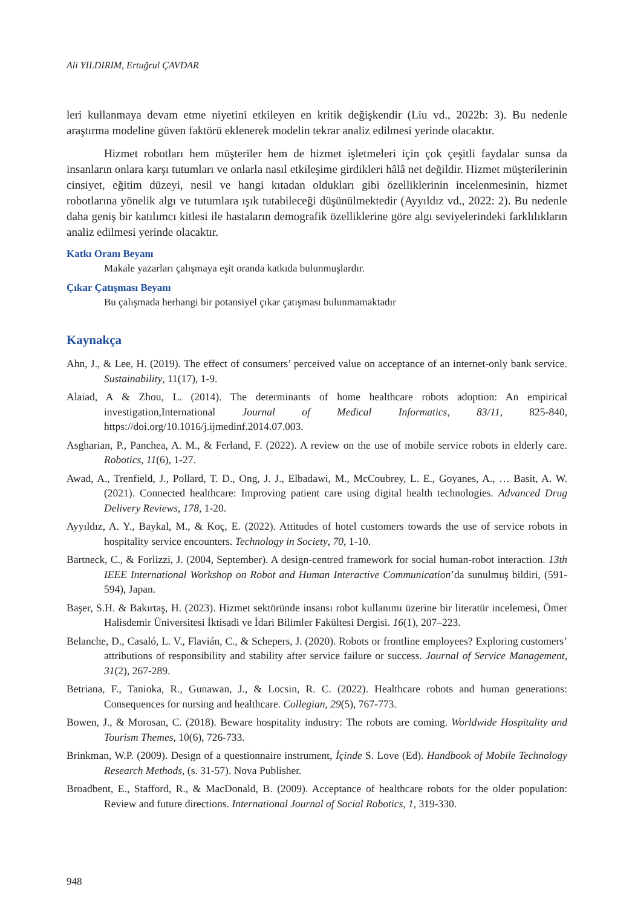Ali YILDIRIM, Ertuğrul ÇAVDAR
leri kullanmaya devam etme niyetini etkileyen en kritik değişkendir (Liu vd., 2022b: 3). Bu nedenle araştırma modeline güven faktörü eklenerek modelin tekrar analiz edilmesi yerinde olacaktır.
Hizmet robotları hem müşteriler hem de hizmet işletmeleri için çok çeşitli faydalar sunsa da insanların onlara karşı tutumları ve onlarla nasıl etkileşime girdikleri hâlâ net değildir. Hizmet müşterilerinin cinsiyet, eğitim düzeyi, nesil ve hangi kıtadan oldukları gibi özelliklerinin incelenmesinin, hizmet robotlarına yönelik algı ve tutumlara ışık tutabileceği düşünülmektedir (Ayyıldız vd., 2022: 2). Bu nedenle daha geniş bir katılımcı kitlesi ile hastaların demografik özelliklerine göre algı seviyelerindeki farklılıkların analiz edilmesi yerinde olacaktır.
Katkı Oranı Beyanı
Makale yazarları çalışmaya eşit oranda katkıda bulunmuşlardır.
Çıkar Çatışması Beyanı
Bu çalışmada herhangi bir potansiyel çıkar çatışması bulunmamaktadır
Kaynakça
Ahn, J., & Lee, H. (2019). The effect of consumers’ perceived value on acceptance of an internet-only bank service. Sustainability, 11(17), 1-9.
Alaiad, A & Zhou, L. (2014). The determinants of home healthcare robots adoption: An empirical investigation,International Journal of Medical Informatics, 83/11, 825-840, https://doi.org/10.1016/j.ijmedinf.2014.07.003.
Asgharian, P., Panchea, A. M., & Ferland, F. (2022). A review on the use of mobile service robots in elderly care. Robotics, 11(6), 1-27.
Awad, A., Trenfield, J., Pollard, T. D., Ong, J. J., Elbadawi, M., McCoubrey, L. E., Goyanes, A., … Basit, A. W. (2021). Connected healthcare: Improving patient care using digital health technologies. Advanced Drug Delivery Reviews, 178, 1-20.
Ayyıldız, A. Y., Baykal, M., & Koç, E. (2022). Attitudes of hotel customers towards the use of service robots in hospitality service encounters. Technology in Society, 70, 1-10.
Bartneck, C., & Forlizzi, J. (2004, September). A design-centred framework for social human-robot interaction. 13th IEEE International Workshop on Robot and Human Interactive Communication’da sunulmuş bildiri, (591-594), Japan.
Başer, S.H. & Bakırtaş, H. (2023). Hizmet sektöründe insansı robot kullanımı üzerine bir literatür incelemesi, Ömer Halisdemir Üniversitesi İktisadi ve İdari Bilimler Fakültesi Dergisi. 16(1), 207–223.
Belanche, D., Casaló, L. V., Flavián, C., & Schepers, J. (2020). Robots or frontline employees? Exploring customers’ attributions of responsibility and stability after service failure or success. Journal of Service Management, 31(2), 267-289.
Betriana, F., Tanioka, R., Gunawan, J., & Locsin, R. C. (2022). Healthcare robots and human generations: Consequences for nursing and healthcare. Collegian, 29(5), 767-773.
Bowen, J., & Morosan, C. (2018). Beware hospitality industry: The robots are coming. Worldwide Hospitality and Tourism Themes, 10(6), 726-733.
Brinkman, W.P. (2009). Design of a questionnaire instrument, İçinde S. Love (Ed). Handbook of Mobile Technology Research Methods, (s. 31-57). Nova Publisher.
Broadbent, E., Stafford, R., & MacDonald, B. (2009). Acceptance of healthcare robots for the older population: Review and future directions. International Journal of Social Robotics, 1, 319-330.
948